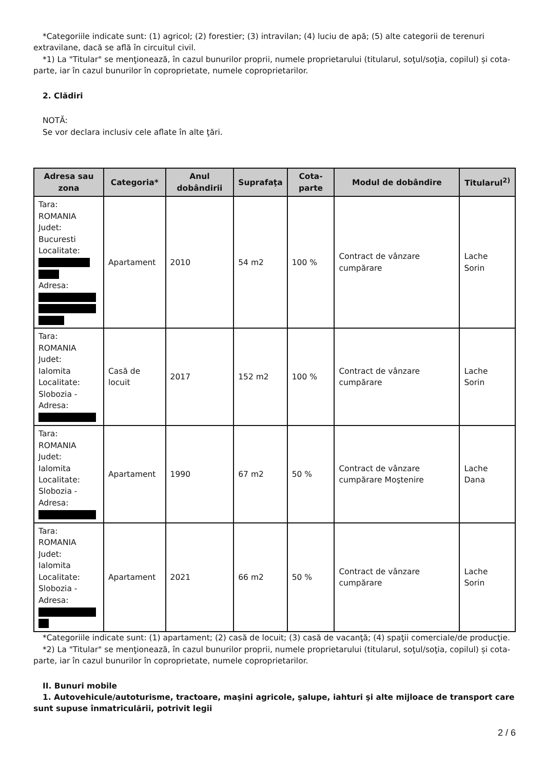*Categoriile indicate sunt: (1) agricol; (2) forestier; (3) intravilan; (4) luciu de apă; (5) alte categorii de terenuri extravilane, dacă se află în circuitul civil.
*1) La "Titular" se menţionează, în cazul bunurilor proprii, numele proprietarului (titularul, soţul/soţia, copilul) și cota-parte, iar în cazul bunurilor în coproprietate, numele coproprietarilor.
2. Clădiri
NOTĂ:
Se vor declara inclusiv cele aflate în alte ţări.
| Adresa sau zona | Categoria* | Anul dobândirii | Suprafaţa | Cota-parte | Modul de dobândire | Titularul<sup>2)</sup> |
| --- | --- | --- | --- | --- | --- | --- |
| Tara: ROMANIA Judet: Bucuresti Localitate: Adresa: | Apartament | 2010 | 54 m2 | 100 % | Contract de vânzare cumpărare | Lache Sorin |
| Tara: ROMANIA Judet: Ialomita Localitate: Slobozia - Adresa: | Casă de locuit | 2017 | 152 m2 | 100 % | Contract de vânzare cumpărare | Lache Sorin |
| Tara: ROMANIA Judet: Ialomita Localitate: Slobozia - Adresa: | Apartament | 1990 | 67 m2 | 50 % | Contract de vânzare cumpărare Moştenire | Lache Dana |
| Tara: ROMANIA Judet: Ialomita Localitate: Slobozia - Adresa: | Apartament | 2021 | 66 m2 | 50 % | Contract de vânzare cumpărare | Lache Sorin |
*Categoriile indicate sunt: (1) apartament; (2) casă de locuit; (3) casă de vacanţă; (4) spaţii comerciale/de producţie.
*2) La "Titular" se menţionează, în cazul bunurilor proprii, numele proprietarului (titularul, soţul/soţia, copilul) și cota-parte, iar în cazul bunurilor în coproprietate, numele coproprietarilor.
II. Bunuri mobile
1. Autovehicule/autoturisme, tractoare, maşini agricole, şalupe, iahturi şi alte mijloace de transport care sunt supuse înmatriculării, potrivit legii
2 / 6